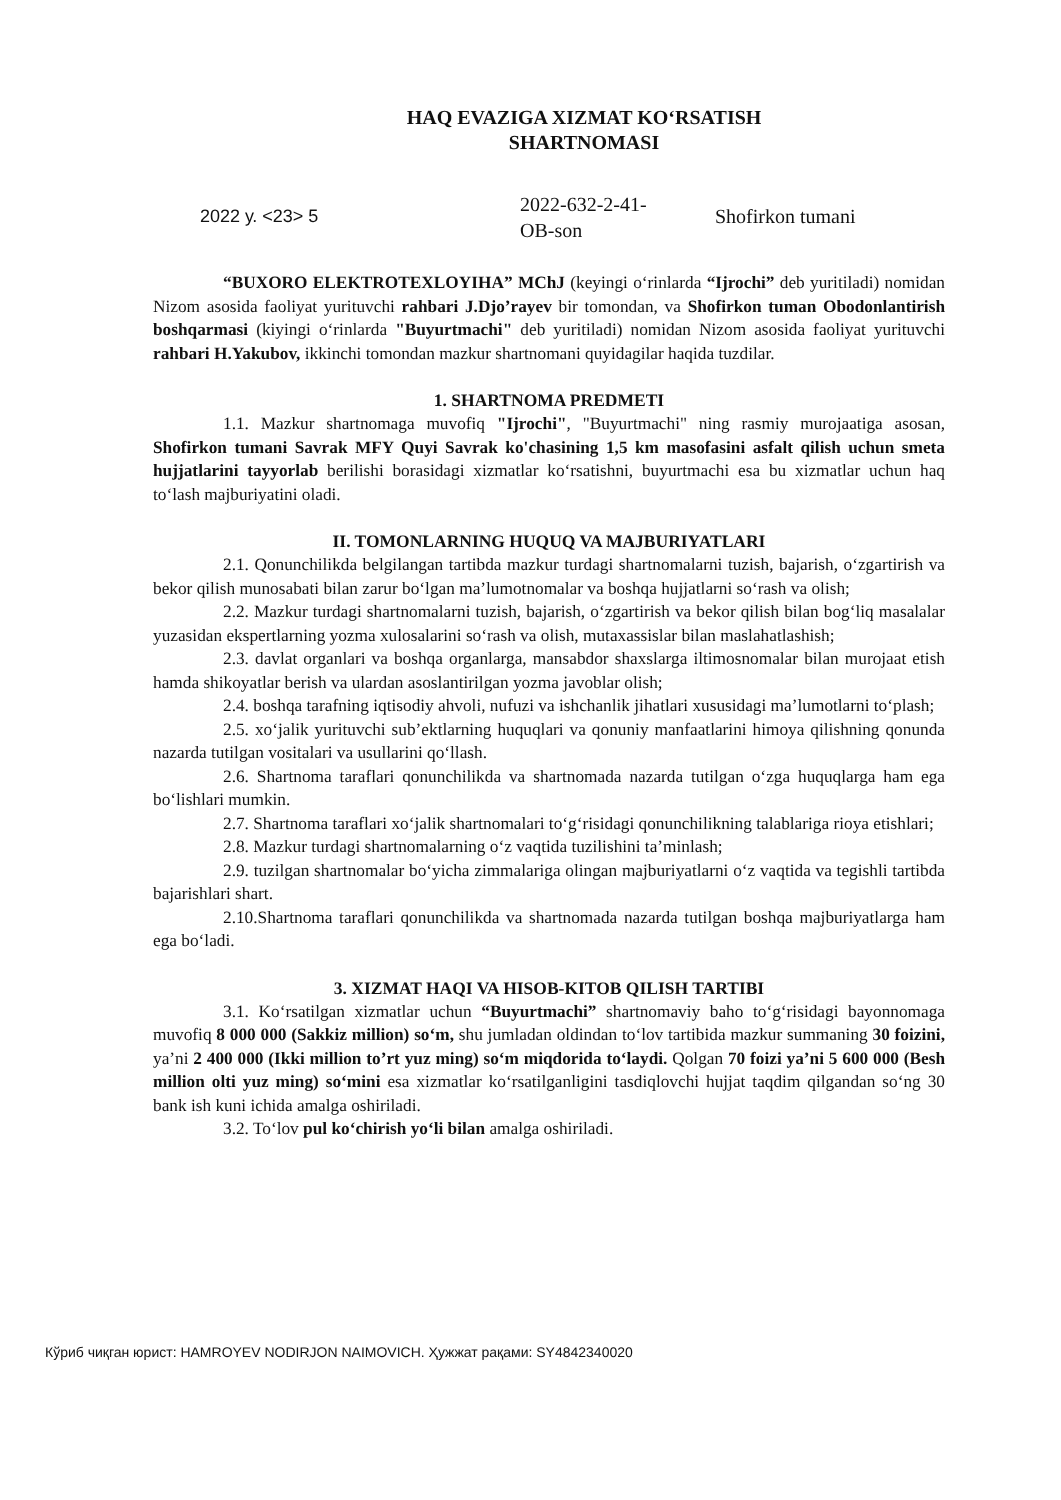HAQ EVAZIGA XIZMAT KO‘RSATISH
SHARTNOMASI
2022 у. <23> 5
2022-632-2-41-
OB-son
Shofirkon tumani
“BUXORO ELEKTROTEXLOYIHA” MChJ (keyingi o‘rinlarda “Ijrochi” deb yuritiladi) nomidan Nizom asosida faoliyat yurituvchi rahbari J.Djo’rayev bir tomondan, va Shofirkon tuman Obodonlantirish boshqarmasi (kiyingi o‘rinlarda "Buyurtmachi" deb yuritiladi) nomidan Nizom asosida faoliyat yurituvchi rahbari H.Yakubov, ikkinchi tomondan mazkur shartnomani quyidagilar haqida tuzdilar.
1. SHARTNOMA PREDMETI
1.1. Mazkur shartnomaga muvofiq "Ijrochi", "Buyurtmachi" ning rasmiy murojaatiga asosan, Shofirkon tumani Savrak MFY Quyi Savrak ko'chasining 1,5 km masofasini asfalt qilish uchun smeta hujjatlarini tayyorlab berilishi borasidagi xizmatlar ko‘rsatishni, buyurtmachi esa bu xizmatlar uchun haq to‘lash majburiyatini oladi.
II. TOMONLARNING HUQUQ VA MAJBURIYATLARI
2.1. Qonunchilikda belgilangan tartibda mazkur turdagi shartnomalarni tuzish, bajarish, o‘zgartirish va bekor qilish munosabati bilan zarur bo‘lgan ma’lumotnomalar va boshqa hujjatlarni so‘rash va olish;
2.2. Mazkur turdagi shartnomalarni tuzish, bajarish, o‘zgartirish va bekor qilish bilan bog‘liq masalalar yuzasidan ekspertlarning yozma xulosalarini so‘rash va olish, mutaxassislar bilan maslahatlashish;
2.3. davlat organlari va boshqa organlarga, mansabdor shaxslarga iltimosnomalar bilan murojaat etish hamda shikoyatlar berish va ulardan asoslantirilgan yozma javoblar olish;
2.4. boshqa tarafning iqtisodiy ahvoli, nufuzi va ishchanlik jihatlari xususidagi ma’lumotlarni to‘plash;
2.5. xo‘jalik yurituvchi sub’ektlarning huquqlari va qonuniy manfaatlarini himoya qilishning qonunda nazarda tutilgan vositalari va usullarini qo‘llash.
2.6. Shartnoma taraflari qonunchilikda va shartnomada nazarda tutilgan o‘zga huquqlarga ham ega bo‘lishlari mumkin.
2.7. Shartnoma taraflari xo‘jalik shartnomalari to‘g‘risidagi qonunchilikning talablariga rioya etishlari;
2.8. Mazkur turdagi shartnomalarning o‘z vaqtida tuzilishini ta’minlash;
2.9. tuzilgan shartnomalar bo‘yicha zimmalariga olingan majburiyatlarni o‘z vaqtida va tegishli tartibda bajarishlari shart.
2.10.Shartnoma taraflari qonunchilikda va shartnomada nazarda tutilgan boshqa majburiyatlarga ham ega bo‘ladi.
3. XIZMAT HAQI VA HISOB-KITOB QILISH TARTIBI
3.1. Ko‘rsatilgan xizmatlar uchun “Buyurtmachi” shartnomaviy baho to‘g‘risidagi bayonnomaga muvofiq 8 000 000 (Sakkiz million) so‘m, shu jumladan oldindan to‘lov tartibida mazkur summaning 30 foizini, ya’ni 2 400 000 (Ikki million to’rt yuz ming) so‘m miqdorida to‘laydi. Qolgan 70 foizi ya’ni 5 600 000 (Besh million olti yuz ming) so‘mini esa xizmatlar ko‘rsatilganligini tasdiqlovchi hujjat taqdim qilgandan so‘ng 30 bank ish kuni ichida amalga oshiriladi.
3.2. To‘lov pul ko‘chirish yo‘li bilan amalga oshiriladi.
Кўриб чиқган юрист: HAMROYEV NODIRJON NAIMOVICH. Ҳужжат рақами: SY4842340020